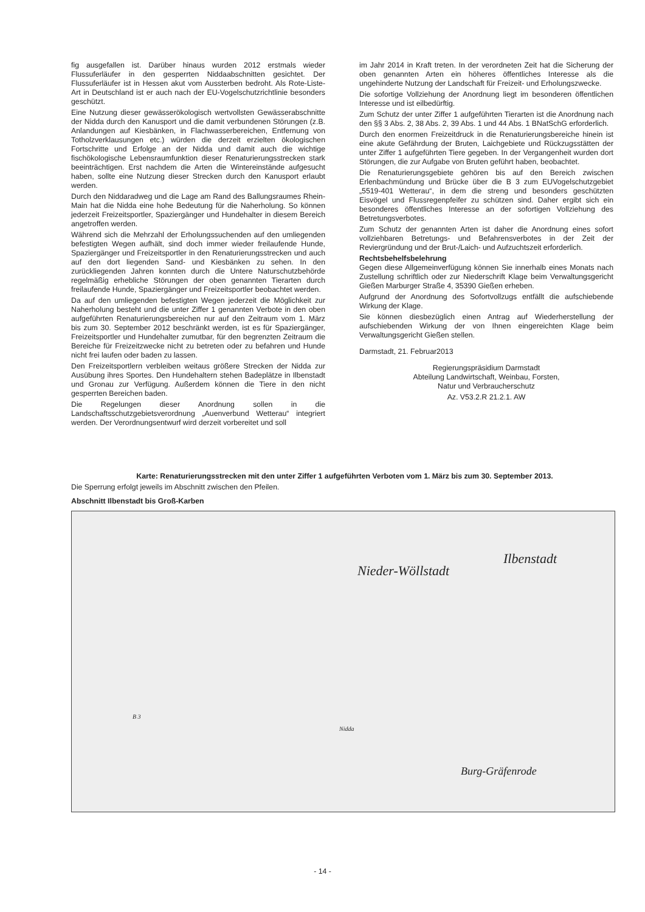fig ausgefallen ist. Darüber hinaus wurden 2012 erstmals wieder Flussuferläufer in den gesperrten Niddaabschnitten gesichtet. Der Flussuferläufer ist in Hessen akut vom Aussterben bedroht. Als Rote-Liste-Art in Deutschland ist er auch nach der EU-Vogelschutzrichtlinie besonders geschützt.
Eine Nutzung dieser gewässerökologisch wertvollsten Gewässerabschnitte der Nidda durch den Kanusport und die damit verbundenen Störungen (z.B. Anlandungen auf Kiesbänken, in Flachwasserbereichen, Entfernung von Totholzverklausungen etc.) würden die derzeit erzielten ökologischen Fortschritte und Erfolge an der Nidda und damit auch die wichtige fischökologische Lebensraumfunktion dieser Renaturierungsstrecken stark beeinträchtigen. Erst nachdem die Arten die Wintereinstände aufgesucht haben, sollte eine Nutzung dieser Strecken durch den Kanusport erlaubt werden.
Durch den Niddaradweg und die Lage am Rand des Ballungsraumes Rhein-Main hat die Nidda eine hohe Bedeutung für die Naherholung. So können jederzeit Freizeitsportler, Spaziergänger und Hundehalter in diesem Bereich angetroffen werden.
Während sich die Mehrzahl der Erholungssuchenden auf den umliegenden befestigten Wegen aufhält, sind doch immer wieder freilaufende Hunde, Spaziergänger und Freizeitsportler in den Renaturierungsstrecken und auch auf den dort liegenden Sand- und Kiesbänken zu sehen. In den zurückliegenden Jahren konnten durch die Untere Naturschutzbehörde regelmäßig erhebliche Störungen der oben genannten Tierarten durch freilaufende Hunde, Spaziergänger und Freizeitsportler beobachtet werden.
Da auf den umliegenden befestigten Wegen jederzeit die Möglichkeit zur Naherholung besteht und die unter Ziffer 1 genannten Verbote in den oben aufgeführten Renaturierungsbereichen nur auf den Zeitraum vom 1. März bis zum 30. September 2012 beschränkt werden, ist es für Spaziergänger, Freizeitsportler und Hundehalter zumutbar, für den begrenzten Zeitraum die Bereiche für Freizeitzwecke nicht zu betreten oder zu befahren und Hunde nicht frei laufen oder baden zu lassen.
Den Freizeitsportlern verbleiben weitaus größere Strecken der Nidda zur Ausübung ihres Sportes. Den Hundehaltern stehen Badeplätze in Ilbenstadt und Gronau zur Verfügung. Außerdem können die Tiere in den nicht gesperrten Bereichen baden.
Die Regelungen dieser Anordnung sollen in die Landschaftsschutzgebietsverordnung „Auenverbund Wetterau“ integriert werden. Der Verordnungsentwurf wird derzeit vorbereitet und soll
im Jahr 2014 in Kraft treten. In der verordneten Zeit hat die Sicherung der oben genannten Arten ein höheres öffentliches Interesse als die ungehinderte Nutzung der Landschaft für Freizeit- und Erholungszwecke.
Die sofortige Vollziehung der Anordnung liegt im besonderen öffentlichen Interesse und ist eilbedürftig.
Zum Schutz der unter Ziffer 1 aufgeführten Tierarten ist die Anordnung nach den §§ 3 Abs. 2, 38 Abs. 2, 39 Abs. 1 und 44 Abs. 1 BNatSchG erforderlich.
Durch den enormen Freizeitdruck in die Renaturierungsbereiche hinein ist eine akute Gefährdung der Bruten, Laichgebiete und Rückzugsstätten der unter Ziffer 1 aufgeführten Tiere gegeben. In der Vergangenheit wurden dort Störungen, die zur Aufgabe von Bruten geführt haben, beobachtet.
Die Renaturierungsgebiete gehören bis auf den Bereich zwischen Erlenbachmündung und Brücke über die B 3 zum EUVogelschutzgebiet „5519-401 Wetterau“, in dem die streng und besonders geschützten Eisvögel und Flussregenpfeifer zu schützen sind. Daher ergibt sich ein besonderes öffentliches Interesse an der sofortigen Vollziehung des Betretungsverbotes.
Zum Schutz der genannten Arten ist daher die Anordnung eines sofort vollziehbaren Betretungs- und Befahrensverbotes in der Zeit der Reviergründung und der Brut-/Laich- und Aufzuchtszeit erforderlich.
Rechtsbehelfsbelehrung
Gegen diese Allgemeinverfügung können Sie innerhalb eines Monats nach Zustellung schriftlich oder zur Niederschrift Klage beim Verwaltungsgericht Gießen Marburger Straße 4, 35390 Gießen erheben.
Aufgrund der Anordnung des Sofortvollzugs entfällt die aufschiebende Wirkung der Klage.
Sie können diesbezüglich einen Antrag auf Wiederherstellung der aufschiebenden Wirkung der von Ihnen eingereichten Klage beim Verwaltungsgericht Gießen stellen.
Darmstadt, 21. Februar2013
Regierungspräsidium Darmstadt
Abteilung Landwirtschaft, Weinbau, Forsten,
Natur und Verbraucherschutz
Az. V53.2.R 21.2.1. AW
Karte: Renaturierungsstrecken mit den unter Ziffer 1 aufgeführten Verboten vom 1. März bis zum 30. September 2013.
Die Sperrung erfolgt jeweils im Abschnitt zwischen den Pfeilen.
Abschnitt Ilbenstadt bis Groß-Karben
Nieder-Wöllstadt
Ilbenstadt
Burg-Gräfenrode
B 3
Nidda
- 14 -